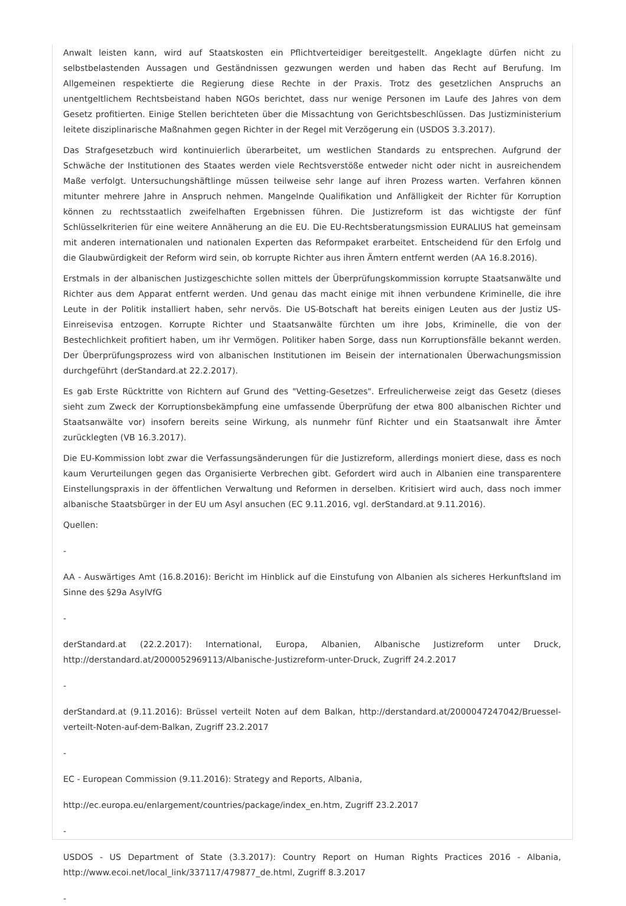Anwalt leisten kann, wird auf Staatskosten ein Pflichtverteidiger bereitgestellt. Angeklagte dürfen nicht zu selbstbelastenden Aussagen und Geständnissen gezwungen werden und haben das Recht auf Berufung. Im Allgemeinen respektierte die Regierung diese Rechte in der Praxis. Trotz des gesetzlichen Anspruchs an unentgeltlichem Rechtsbeistand haben NGOs berichtet, dass nur wenige Personen im Laufe des Jahres von dem Gesetz profitierten. Einige Stellen berichteten über die Missachtung von Gerichtsbeschlüssen. Das Justizministerium leitete disziplinarische Maßnahmen gegen Richter in der Regel mit Verzögerung ein (USDOS 3.3.2017).
Das Strafgesetzbuch wird kontinuierlich überarbeitet, um westlichen Standards zu entsprechen. Aufgrund der Schwäche der Institutionen des Staates werden viele Rechtsverstöße entweder nicht oder nicht in ausreichendem Maße verfolgt. Untersuchungshäftlinge müssen teilweise sehr lange auf ihren Prozess warten. Verfahren können mitunter mehrere Jahre in Anspruch nehmen. Mangelnde Qualifikation und Anfälligkeit der Richter für Korruption können zu rechtsstaatlich zweifelhaften Ergebnissen führen. Die Justizreform ist das wichtigste der fünf Schlüsselkriterien für eine weitere Annäherung an die EU. Die EU-Rechtsberatungsmission EURALIUS hat gemeinsam mit anderen internationalen und nationalen Experten das Reformpaket erarbeitet. Entscheidend für den Erfolg und die Glaubwürdigkeit der Reform wird sein, ob korrupte Richter aus ihren Ämtern entfernt werden (AA 16.8.2016).
Erstmals in der albanischen Justizgeschichte sollen mittels der Überprüfungskommission korrupte Staatsanwälte und Richter aus dem Apparat entfernt werden. Und genau das macht einige mit ihnen verbundene Kriminelle, die ihre Leute in der Politik installiert haben, sehr nervös. Die US-Botschaft hat bereits einigen Leuten aus der Justiz US-Einreisevisa entzogen. Korrupte Richter und Staatsanwälte fürchten um ihre Jobs, Kriminelle, die von der Bestechlichkeit profitiert haben, um ihr Vermögen. Politiker haben Sorge, dass nun Korruptionsfälle bekannt werden. Der Überprüfungsprozess wird von albanischen Institutionen im Beisein der internationalen Überwachungsmission durchgeführt (derStandard.at 22.2.2017).
Es gab Erste Rücktritte von Richtern auf Grund des "Vetting-Gesetzes". Erfreulicherweise zeigt das Gesetz (dieses sieht zum Zweck der Korruptionsbekämpfung eine umfassende Überprüfung der etwa 800 albanischen Richter und Staatsanwälte vor) insofern bereits seine Wirkung, als nunmehr fünf Richter und ein Staatsanwalt ihre Ämter zurücklegten (VB 16.3.2017).
Die EU-Kommission lobt zwar die Verfassungsänderungen für die Justizreform, allerdings moniert diese, dass es noch kaum Verurteilungen gegen das Organisierte Verbrechen gibt. Gefordert wird auch in Albanien eine transparentere Einstellungspraxis in der öffentlichen Verwaltung und Reformen in derselben. Kritisiert wird auch, dass noch immer albanische Staatsbürger in der EU um Asyl ansuchen (EC 9.11.2016, vgl. derStandard.at 9.11.2016).
Quellen:
-
AA - Auswärtiges Amt (16.8.2016): Bericht im Hinblick auf die Einstufung von Albanien als sicheres Herkunftsland im Sinne des §29a AsylVfG
-
derStandard.at (22.2.2017): International, Europa, Albanien, Albanische Justizreform unter Druck, http://derstandard.at/2000052969113/Albanische-Justizreform-unter-Druck, Zugriff 24.2.2017
-
derStandard.at (9.11.2016): Brüssel verteilt Noten auf dem Balkan, http://derstandard.at/2000047247042/Bruessel-verteilt-Noten-auf-dem-Balkan, Zugriff 23.2.2017
-
EC - European Commission (9.11.2016): Strategy and Reports, Albania,
http://ec.europa.eu/enlargement/countries/package/index_en.htm, Zugriff 23.2.2017
-
USDOS - US Department of State (3.3.2017): Country Report on Human Rights Practices 2016 - Albania, http://www.ecoi.net/local_link/337117/479877_de.html, Zugriff 8.3.2017
-